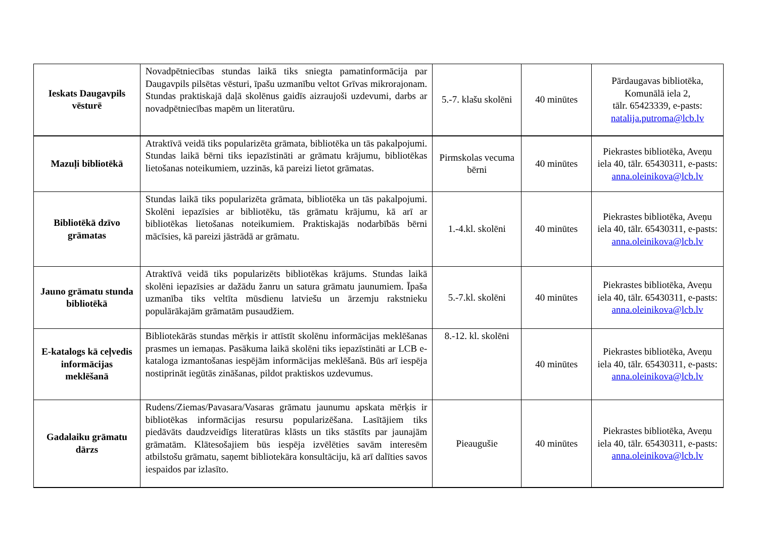| Ieskats Daugavpils vēsturē | Novadpētniecības stundas laikā tiks sniegta pamatinformācija par Daugavpils pilsētas vēsturi, īpašu uzmanību veltot Grīvas mikrorajonam. Stundas praktiskajā daļā skolēnus gaidīs aizraujoši uzdevumi, darbs ar novadpētniecības mapēm un literatūru. | 5.-7. klašu skolēni | 40 minūtes | Pārdaugavas bibliotēka, Komunālā iela 2, tālr. 65423339, e-pasts: natalija.putroma@lcb.lv |
| Mazuļi bibliotēkā | Atraktīvā veidā tiks popularizēta grāmata, bibliotēka un tās pakalpojumi. Stundas laikā bērni tiks iepazīstināti ar grāmatu krājumu, bibliotēkas lietošanas noteikumiem, uzzinās, kā pareizi lietot grāmatas. | Pirmskolas vecuma bērni | 40 minūtes | Piekrastes bibliotēka, Aveņu iela 40, tālr. 65430311, e-pasts: anna.oleinikova@lcb.lv |
| Bibliotēkā dzīvo grāmatas | Stundas laikā tiks popularizēta grāmata, bibliotēka un tās pakalpojumi. Skolēni iepazīsies ar bibliotēku, tās grāmatu krājumu, kā arī ar bibliotēkas lietošanas noteikumiem. Praktiskajās nodarbībās bērni mācīsies, kā pareizi jāstrādā ar grāmatu. | 1.-4.kl. skolēni | 40 minūtes | Piekrastes bibliotēka, Aveņu iela 40, tālr. 65430311, e-pasts: anna.oleinikova@lcb.lv |
| Jauno grāmatu stunda bibliotēkā | Atraktīvā veidā tiks popularizēts bibliotēkas krājums. Stundas laikā skolēni iepazīsies ar dažādu žanru un satura grāmatu jaunumiem. Īpaša uzmanība tiks veltīta mūsdienu latviešu un ārzemju rakstnieku populārākajām grāmatām pusaudžiem. | 5.-7.kl. skolēni | 40 minūtes | Piekrastes bibliotēka, Aveņu iela 40, tālr. 65430311, e-pasts: anna.oleinikova@lcb.lv |
| E-katalogs kā ceļvedis informācijas meklēšanā | Bibliotekārās stundas mērķis ir attīstīt skolēnu informācijas meklēšanas prasmes un iemaņas. Pasākuma laikā skolēni tiks iepazīstināti ar LCB e-kataloga izmantošanas iespējām informācijas meklēšanā. Būs arī iespēja nostiprināt iegūtās zināšanas, pildot praktiskos uzdevumus. | 8.-12. kl. skolēni | 40 minūtes | Piekrastes bibliotēka, Aveņu iela 40, tālr. 65430311, e-pasts: anna.oleinikova@lcb.lv |
| Gadalaiku grāmatu dārzs | Rudens/Ziemas/Pavasara/Vasaras grāmatu jaunumu apskata mērķis ir bibliotēkas informācijas resursu popularizēšana. Lasītājiem tiks piedāvāts daudzveidīgs literatūras klāsts un tiks stāstīts par jaunajām grāmatām. Klātesošajiem būs iespēja izvēlēties savām interesēm atbilstošu grāmatu, saņemt bibliotekāra konsultāciju, kā arī dalīties savos iespaidos par izlasīto. | Pieaugušie | 40 minūtes | Piekrastes bibliotēka, Aveņu iela 40, tālr. 65430311, e-pasts: anna.oleinikova@lcb.lv |